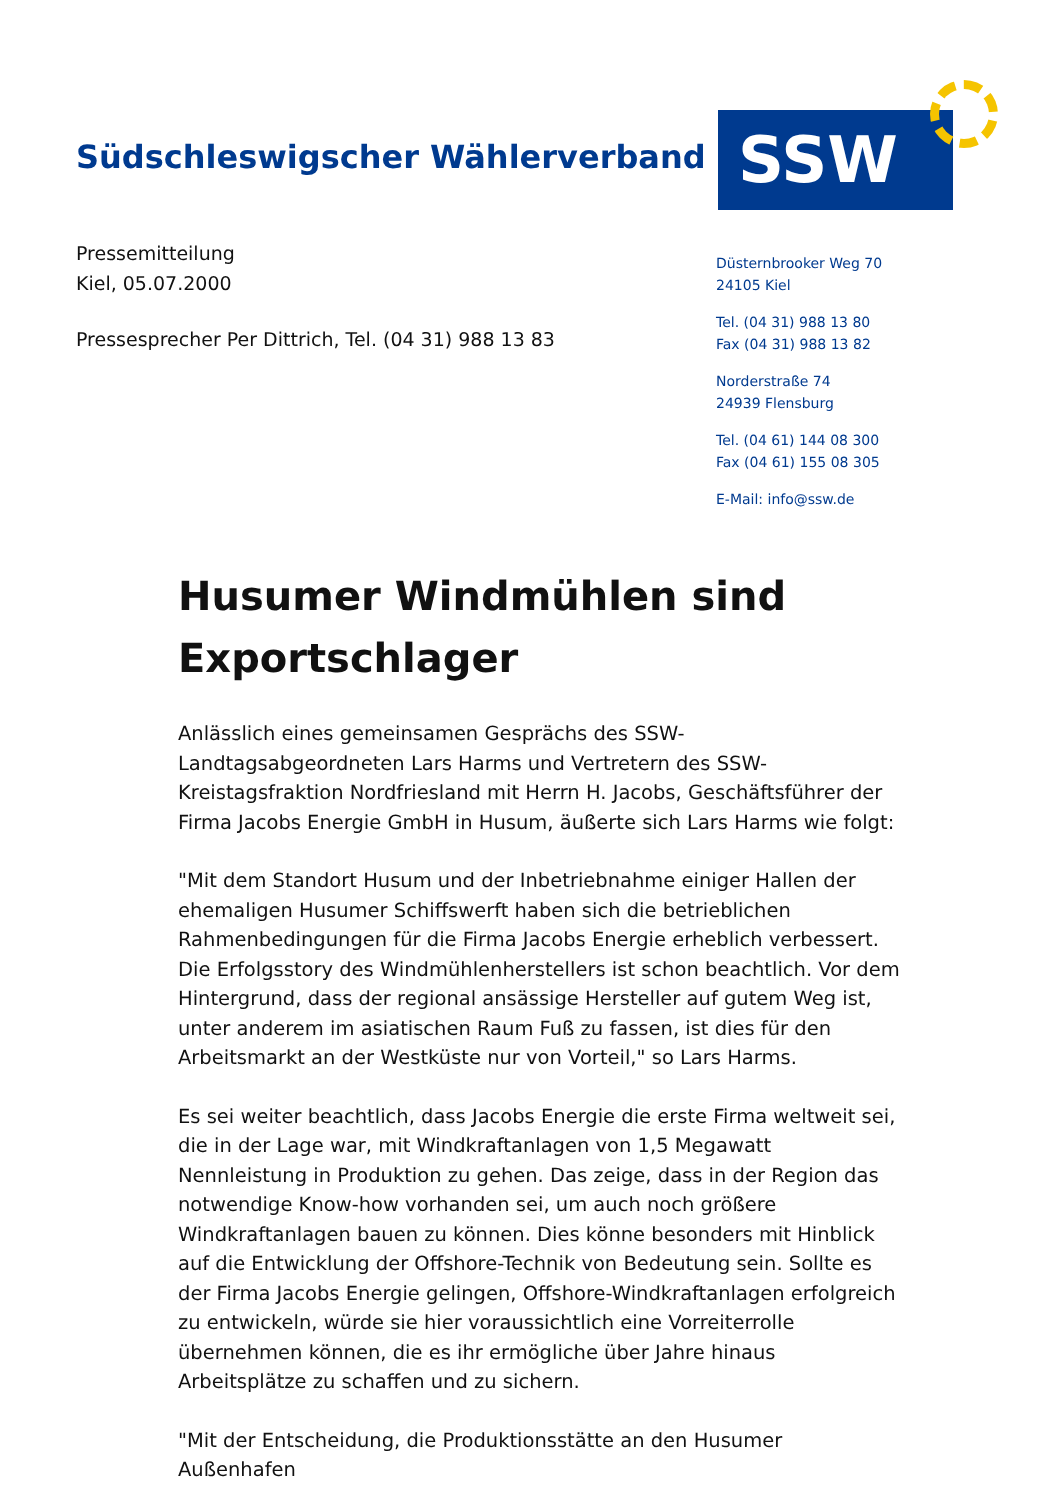Südschleswigscher Wählerverband
SSW
Pressemitteilung
Kiel, 05.07.2000
Pressesprecher Per Dittrich, Tel. (04 31) 988 13 83
Düsternbrooker Weg 70
24105 Kiel
Tel. (04 31) 988 13 80
Fax (04 31) 988 13 82
Norderstraße 74
24939 Flensburg
Tel. (04 61) 144 08 300
Fax (04 61) 155 08 305
E-Mail: info@ssw.de
Husumer Windmühlen sind Exportschlager
Anlässlich eines gemeinsamen Gesprächs des SSW-Landtagsabgeordneten Lars Harms und Vertretern des SSW-Kreistagsfraktion Nordfriesland mit Herrn H. Jacobs, Geschäftsführer der Firma Jacobs Energie GmbH in Husum, äußerte sich Lars Harms wie folgt:
"Mit dem Standort Husum und der Inbetriebnahme einiger Hallen der ehemaligen Husumer Schiffswerft haben sich die betrieblichen Rahmenbedingungen für die Firma Jacobs Energie erheblich verbessert. Die Erfolgsstory des Windmühlenherstellers ist schon beachtlich. Vor dem Hintergrund, dass der regional ansässige Hersteller auf gutem Weg ist, unter anderem im asiatischen Raum Fuß zu fassen, ist dies für den Arbeitsmarkt an der Westküste nur von Vorteil," so Lars Harms.
Es sei weiter beachtlich, dass Jacobs Energie die erste Firma weltweit sei, die in der Lage war, mit Windkraftanlagen von 1,5 Megawatt Nennleistung in Produktion zu gehen. Das zeige, dass in der Region das notwendige Know-how vorhanden sei, um auch noch größere Windkraftanlagen bauen zu können. Dies könne besonders mit Hinblick auf die Entwicklung der Offshore-Technik von Bedeutung sein. Sollte es der Firma Jacobs Energie gelingen, Offshore-Windkraftanlagen erfolgreich zu entwickeln, würde sie hier voraussichtlich eine Vorreiterrolle übernehmen können, die es ihr ermögliche über Jahre hinaus Arbeitsplätze zu schaffen und zu sichern.
"Mit der Entscheidung, die Produktionsstätte an den Husumer Außenhafen